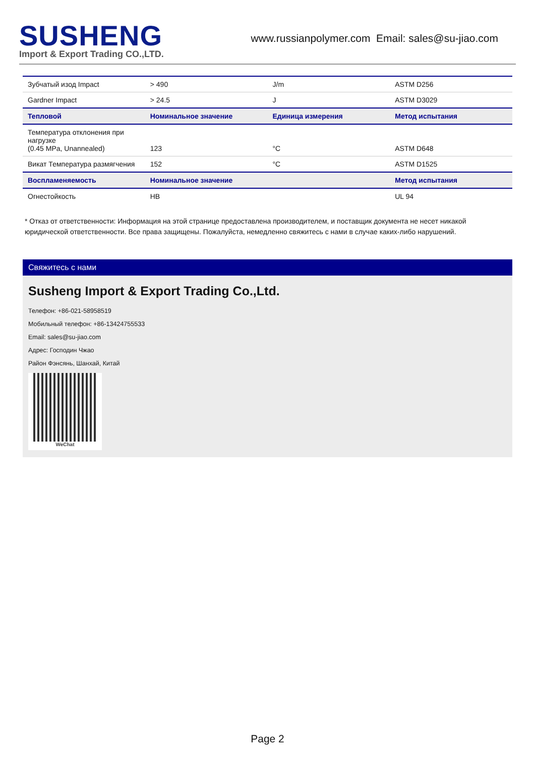SUSHENG
Import & Export Trading CO.,LTD.
www.russianpolymer.com Email: sales@su-jiao.com
| Зубчатый изод Impact | > 490 | J/m | ASTM D256 |
| Gardner Impact | > 24.5 | J | ASTM D3029 |
| Тепловой | Номинальное значение | Единица измерения | Метод испытания |
| Температура отклонения при нагрузке (0.45 MPa, Unannealed) | 123 | °C | ASTM D648 |
| Викат Температура размягчения | 152 | °C | ASTM D1525 |
| Воспламеняемость | Номинальное значение | | Метод испытания |
| Огнестойкость | HB | | UL 94 |
* Отказ от ответственности: Информация на этой странице предоставлена производителем, и поставщик документа не несет никакой юридической ответственности. Все права защищены. Пожалуйста, немедленно свяжитесь с нами в случае каких-либо нарушений.
Свяжитесь с нами
Susheng Import & Export Trading Co.,Ltd.
Телефон: +86-021-58958519
Мобильный телефон: +86-13424755533
Email: sales@su-jiao.com
Адрес: Господин Чжао
Район Фэнсянь, Шанхай, Китай
WeChat
Page 2